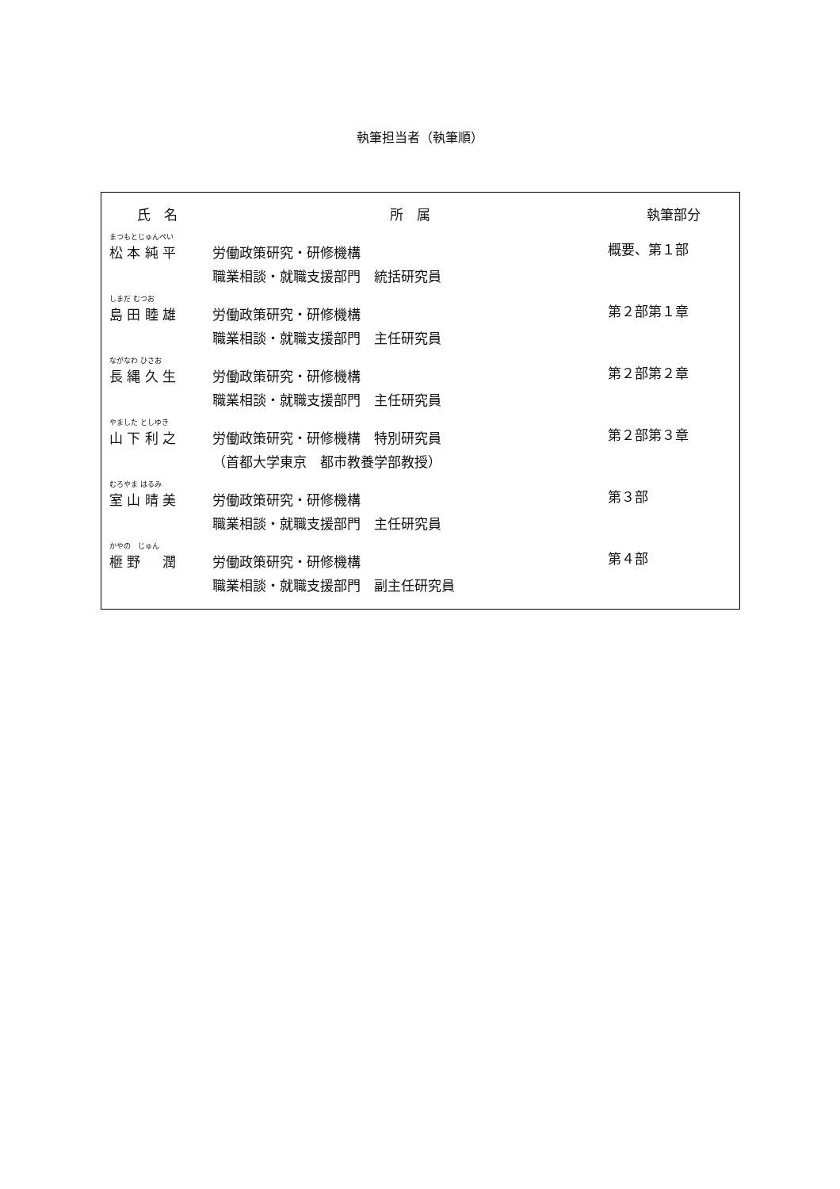執筆担当者（執筆順）
| 氏 名 | 所 属 | 執筆部分 |
| --- | --- | --- |
| まつもとじゅんぺい 松 本 純 平 | 労働政策研究・研修機構 職業相談・就職支援部門 統括研究員 | 概要、第１部 |
| しまだ むつお 島 田 睦 雄 | 労働政策研究・研修機構 職業相談・就職支援部門 主任研究員 | 第２部第１章 |
| ながなわ ひさお 長 縄 久 生 | 労働政策研究・研修機構 職業相談・就職支援部門 主任研究員 | 第２部第２章 |
| やました としゆき 山 下 利 之 | 労働政策研究・研修機構 特別研究員 （首都大学東京 都市教養学部教授） | 第２部第３章 |
| むろやま はるみ 室 山 晴 美 | 労働政策研究・研修機構 職業相談・就職支援部門 主任研究員 | 第３部 |
| かやの じゅん 榧 野 潤 | 労働政策研究・研修機構 職業相談・就職支援部門 副主任研究員 | 第４部 |